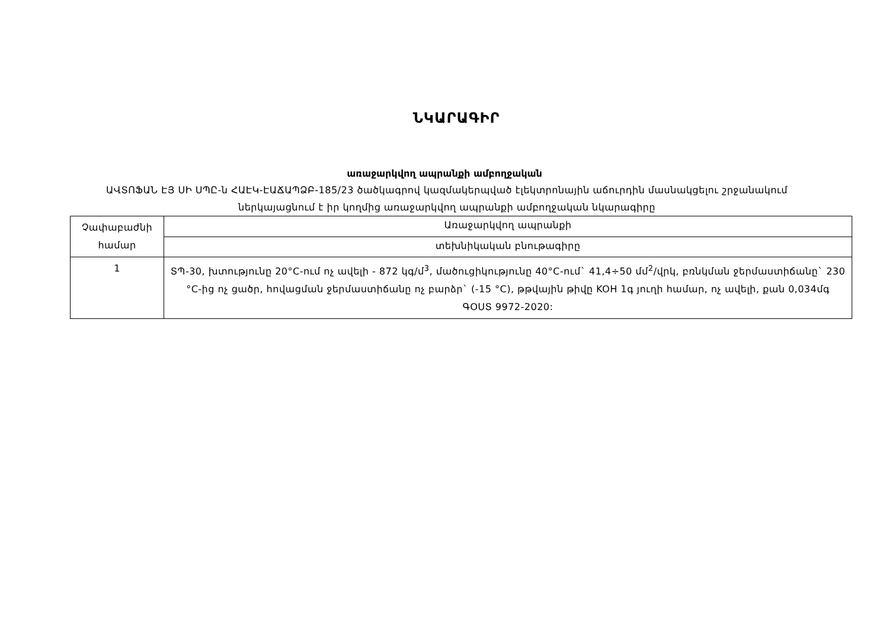ՆԿԱՐԱԳԻՐ
առաջարկվող ապրանքի ամբողջական
ԱՎՏՈՖԱՆ ԷՅ ՍԻ ՍՊԸ-ն ՀԱԷԿ-ԷԱՃԱՊՁԲ-185/23 ծածկագրով կազմակերպված էլեկտրոնային աճուրդին մասնակցելու շրջանակում ներկայացնում է իր կողմից առաջարկվող ապրանքի ամբողջական նկարագիրը
| Չափաբաժնի համար | Առաջարկվող ապրանքի |
| | տեխնիկական բնութագիրը |
| 1 | ՏՊ-30, խտությունը 20°C-ում ոչ ավելի - 872 կգ/մ<sup>3</sup>, մածուցիկությունը 40°C-ում` 41,4÷50 մմ<sup>2</sup>/վրկ, բռնկման ջերմաստիճանը` 230 °C-ից ոչ ցածր, հովացման ջերմաստիճանը ոչ բարձր` (-15 °C), թթվային թիվը KOH 1գ յուղի համար, ոչ ավելի, քան 0,034մգ ԳՕՍՏ 9972-2020: |